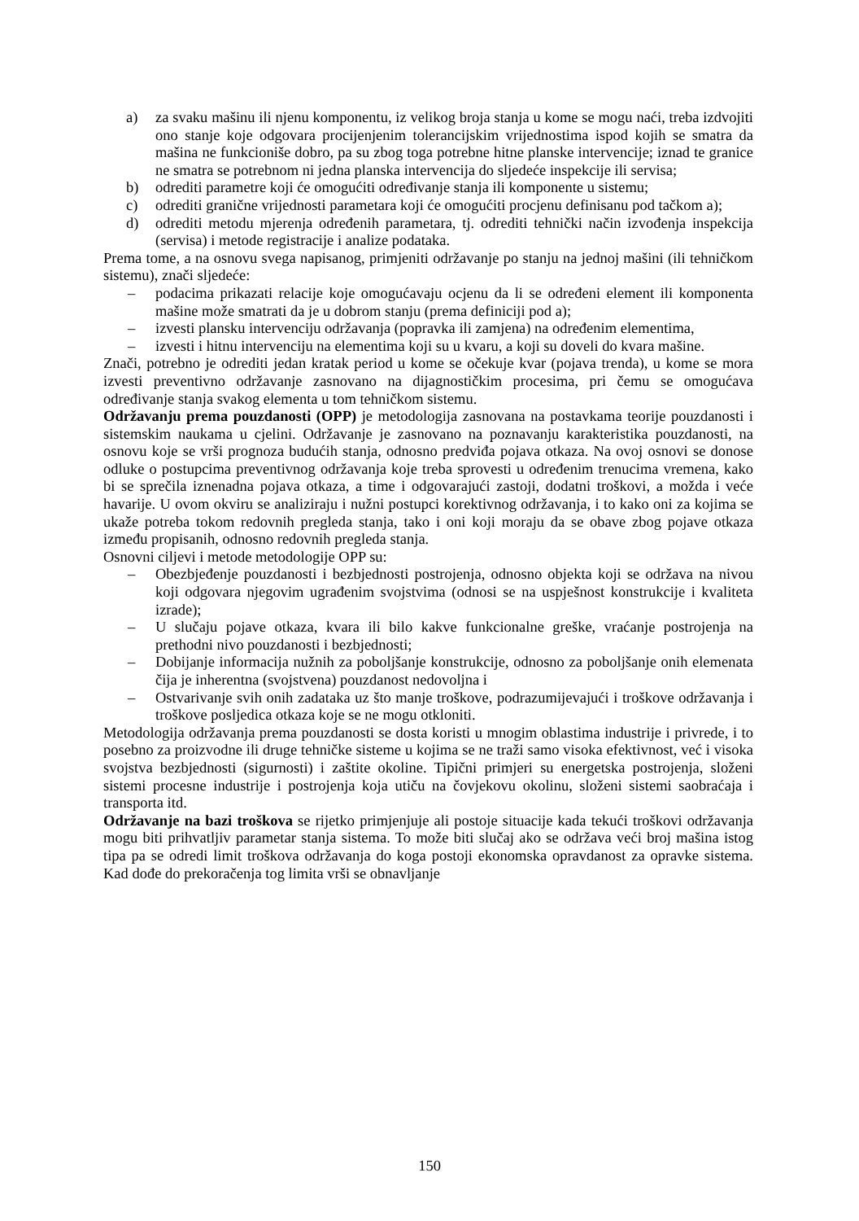a) za svaku mašinu ili njenu komponentu, iz velikog broja stanja u kome se mogu naći, treba izdvojiti ono stanje koje odgovara procijenjenim tolerancijskim vrijednostima ispod kojih se smatra da mašina ne funkcioniše dobro, pa su zbog toga potrebne hitne planske intervencije; iznad te granice ne smatra se potrebnom ni jedna planska intervencija do sljedeće inspekcije ili servisa;
b) odrediti parametre koji će omogućiti određivanje stanja ili komponente u sistemu;
c) odrediti granične vrijednosti parametara koji će omogućiti procjenu definisanu pod tačkom a);
d) odrediti metodu mjerenja određenih parametara, tj. odrediti tehnički način izvođenja inspekcija (servisa) i metode registracije i analize podataka.
Prema tome, a na osnovu svega napisanog, primjeniti održavanje po stanju na jednoj mašini (ili tehničkom sistemu), znači sljedeće:
– podacima prikazati relacije koje omogućavaju ocjenu da li se određeni element ili komponenta mašine može smatrati da je u dobrom stanju (prema definiciji pod a);
– izvesti plansku intervenciju održavanja (popravka ili zamjena) na određenim elementima,
– izvesti i hitnu intervenciju na elementima koji su u kvaru, a koji su doveli do kvara mašine.
Znači, potrebno je odrediti jedan kratak period u kome se očekuje kvar (pojava trenda), u kome se mora izvesti preventivno održavanje zasnovano na dijagnostičkim procesima, pri čemu se omogućava određivanje stanja svakog elementa u tom tehničkom sistemu.
Održavanju prema pouzdanosti (OPP) je metodologija zasnovana na postavkama teorije pouzdanosti i sistemskim naukama u cjelini. Održavanje je zasnovano na poznavanju karakteristika pouzdanosti, na osnovu koje se vrši prognoza budućih stanja, odnosno predviđa pojava otkaza. Na ovoj osnovi se donose odluke o postupcima preventivnog održavanja koje treba sprovesti u određenim trenucima vremena, kako bi se sprečila iznenadna pojava otkaza, a time i odgovarajući zastoji, dodatni troškovi, a možda i veće havarije. U ovom okviru se analiziraju i nužni postupci korektivnog održavanja, i to kako oni za kojima se ukaže potreba tokom redovnih pregleda stanja, tako i oni koji moraju da se obave zbog pojave otkaza između propisanih, odnosno redovnih pregleda stanja.
Osnovni ciljevi i metode metodologije OPP su:
– Obezbjeđenje pouzdanosti i bezbjednosti postrojenja, odnosno objekta koji se održava na nivou koji odgovara njegovim ugrađenim svojstvima (odnosi se na uspješnost konstrukcije i kvaliteta izrade);
– U slučaju pojave otkaza, kvara ili bilo kakve funkcionalne greške, vraćanje postrojenja na prethodni nivo pouzdanosti i bezbjednosti;
– Dobijanje informacija nužnih za poboljšanje konstrukcije, odnosno za poboljšanje onih elemenata čija je inherentna (svojstvena) pouzdanost nedovoljna i
– Ostvarivanje svih onih zadataka uz što manje troškove, podrazumijevajući i troškove održavanja i troškove posljedica otkaza koje se ne mogu otkloniti.
Metodologija održavanja prema pouzdanosti se dosta koristi u mnogim oblastima industrije i privrede, i to posebno za proizvodne ili druge tehničke sisteme u kojima se ne traži samo visoka efektivnost, već i visoka svojstva bezbjednosti (sigurnosti) i zaštite okoline. Tipični primjeri su energetska postrojenja, složeni sistemi procesne industrije i postrojenja koja utiču na čovjekovu okolinu, složeni sistemi saobraćaja i transporta itd.
Održavanje na bazi troškova se rijetko primjenjuje ali postoje situacije kada tekući troškovi održavanja mogu biti prihvatljiv parametar stanja sistema. To može biti slučaj ako se održava veći broj mašina istog tipa pa se odredi limit troškova održavanja do koga postoji ekonomska opravdanost za opravke sistema. Kad dođe do prekoračenja tog limita vrši se obnavljanje
150